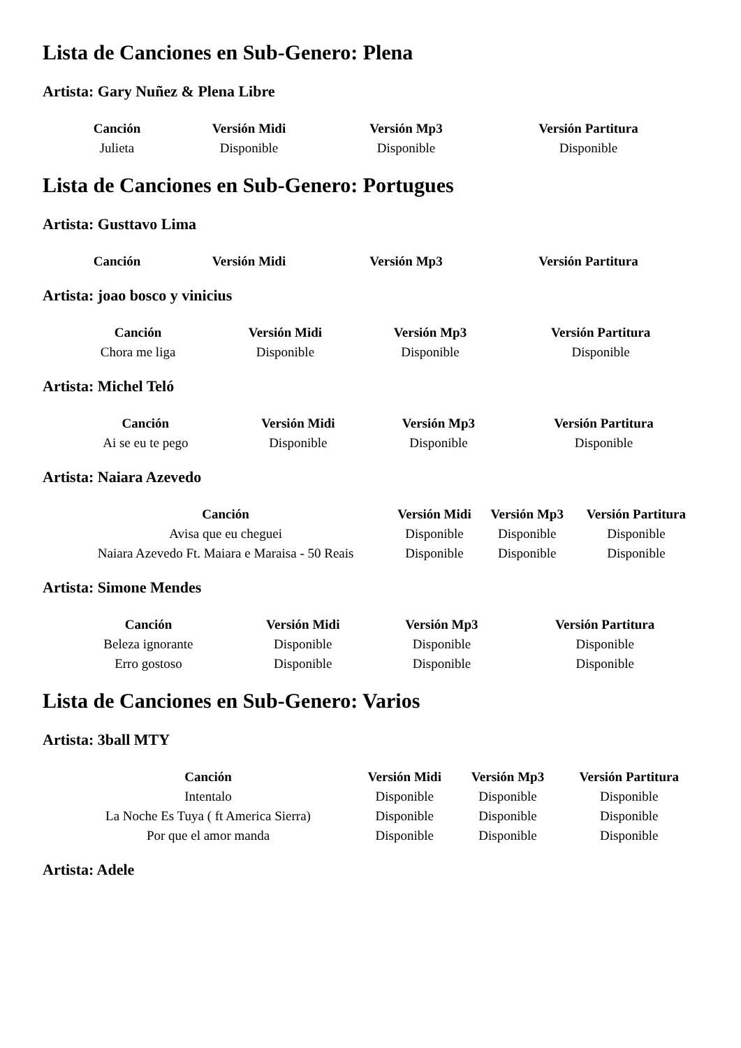Lista de Canciones en Sub-Genero: Plena
Artista: Gary Nuñez & Plena Libre
| Canción | Versión Midi | Versión Mp3 | Versión Partitura |
| --- | --- | --- | --- |
| Julieta | Disponible | Disponible | Disponible |
Lista de Canciones en Sub-Genero: Portugues
Artista: Gusttavo Lima
| Canción | Versión Midi | Versión Mp3 | Versión Partitura |
| --- | --- | --- | --- |
Artista: joao bosco y vinicius
| Canción | Versión Midi | Versión Mp3 | Versión Partitura |
| --- | --- | --- | --- |
| Chora me liga | Disponible | Disponible | Disponible |
Artista: Michel Teló
| Canción | Versión Midi | Versión Mp3 | Versión Partitura |
| --- | --- | --- | --- |
| Ai se eu te pego | Disponible | Disponible | Disponible |
Artista: Naiara Azevedo
| Canción | Versión Midi | Versión Mp3 | Versión Partitura |
| --- | --- | --- | --- |
| Avisa que eu cheguei | Disponible | Disponible | Disponible |
| Naiara Azevedo Ft. Maiara e Maraisa - 50 Reais | Disponible | Disponible | Disponible |
Artista: Simone Mendes
| Canción | Versión Midi | Versión Mp3 | Versión Partitura |
| --- | --- | --- | --- |
| Beleza ignorante | Disponible | Disponible | Disponible |
| Erro gostoso | Disponible | Disponible | Disponible |
Lista de Canciones en Sub-Genero: Varios
Artista: 3ball MTY
| Canción | Versión Midi | Versión Mp3 | Versión Partitura |
| --- | --- | --- | --- |
| Intentalo | Disponible | Disponible | Disponible |
| La Noche Es Tuya ( ft America Sierra) | Disponible | Disponible | Disponible |
| Por que el amor manda | Disponible | Disponible | Disponible |
Artista: Adele